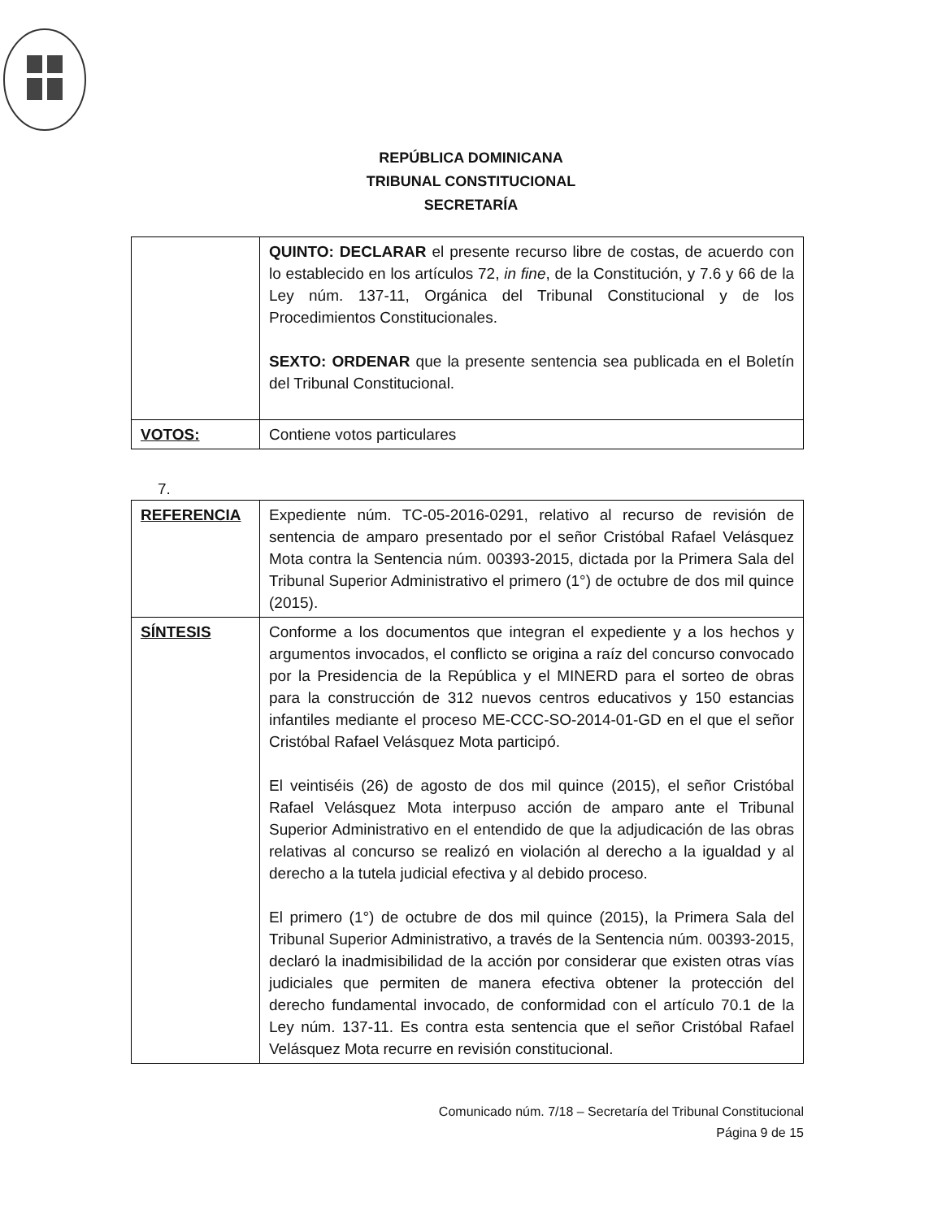REPÚBLICA DOMINICANA
TRIBUNAL CONSTITUCIONAL
SECRETARÍA
| | QUINTO: DECLARAR el presente recurso libre de costas, de acuerdo con lo establecido en los artículos 72, in fine , de la Constitución, y 7.6 y 66 de la Ley núm. 137-11, Orgánica del Tribunal Constitucional y de los Procedimientos Constitucionales. SEXTO: ORDENAR que la presente sentencia sea publicada en el Boletín del Tribunal Constitucional. |
| VOTOS: | Contiene votos particulares |
7.
| REFERENCIA | Expediente núm. TC-05-2016-0291, relativo al recurso de revisión de sentencia de amparo presentado por el señor Cristóbal Rafael Velásquez Mota contra la Sentencia núm. 00393-2015, dictada por la Primera Sala del Tribunal Superior Administrativo el primero (1°) de octubre de dos mil quince (2015). |
| SÍNTESIS | Conforme a los documentos que integran el expediente y a los hechos y argumentos invocados, el conflicto se origina a raíz del concurso convocado por la Presidencia de la República y el MINERD para el sorteo de obras para la construcción de 312 nuevos centros educativos y 150 estancias infantiles mediante el proceso ME-CCC-SO-2014-01-GD en el que el señor Cristóbal Rafael Velásquez Mota participó. El veintiséis (26) de agosto de dos mil quince (2015), el señor Cristóbal Rafael Velásquez Mota interpuso acción de amparo ante el Tribunal Superior Administrativo en el entendido de que la adjudicación de las obras relativas al concurso se realizó en violación al derecho a la igualdad y al derecho a la tutela judicial efectiva y al debido proceso. El primero (1°) de octubre de dos mil quince (2015), la Primera Sala del Tribunal Superior Administrativo, a través de la Sentencia núm. 00393-2015, declaró la inadmisibilidad de la acción por considerar que existen otras vías judiciales que permiten de manera efectiva obtener la protección del derecho fundamental invocado, de conformidad con el artículo 70.1 de la Ley núm. 137-11. Es contra esta sentencia que el señor Cristóbal Rafael Velásquez Mota recurre en revisión constitucional. |
Comunicado núm. 7/18 – Secretaría del Tribunal Constitucional
Página 9 de 15